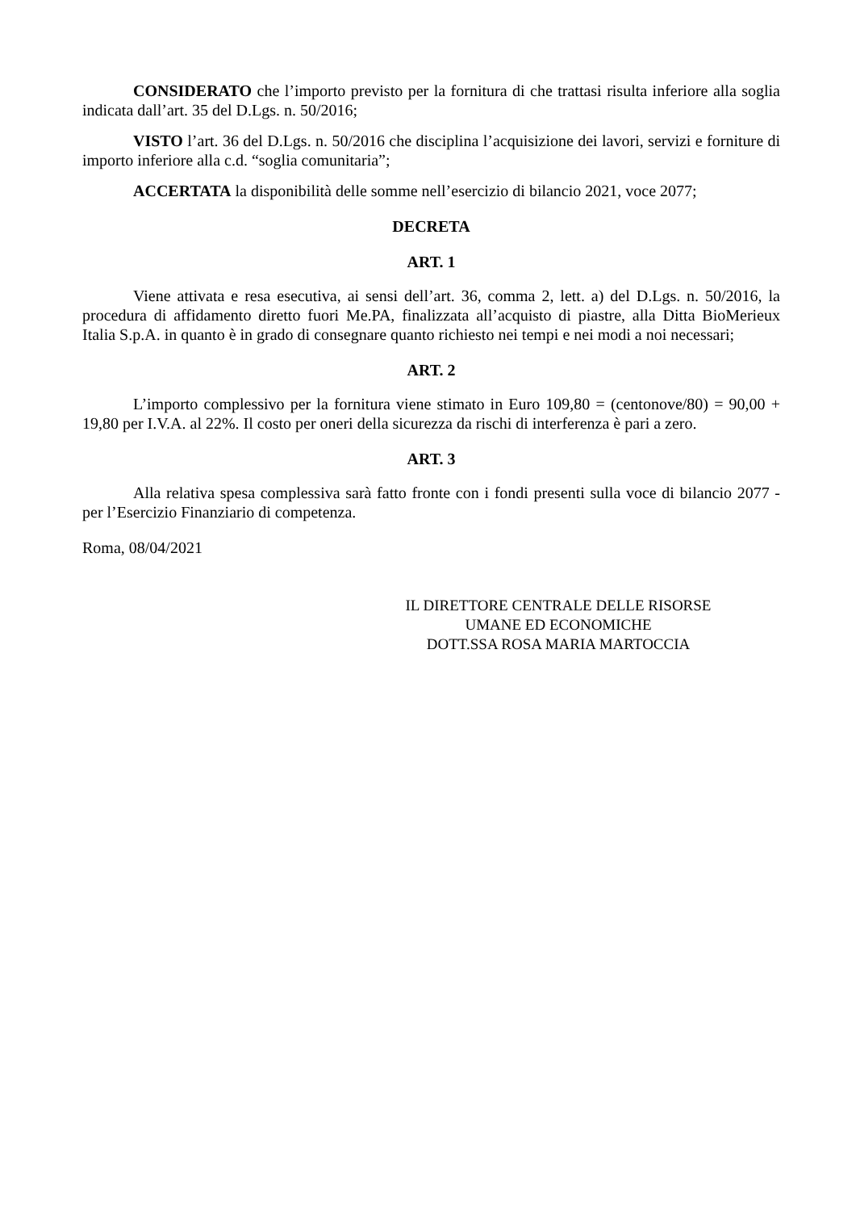CONSIDERATO che l’importo previsto per la fornitura di che trattasi risulta inferiore alla soglia indicata dall’art. 35 del D.Lgs. n. 50/2016;
VISTO l’art. 36 del D.Lgs. n. 50/2016 che disciplina l’acquisizione dei lavori, servizi e forniture di importo inferiore alla c.d. “soglia comunitaria”;
ACCERTATA la disponibilità delle somme nell’esercizio di bilancio 2021, voce 2077;
DECRETA
ART. 1
Viene attivata e resa esecutiva, ai sensi dell’art. 36, comma 2, lett. a) del D.Lgs. n. 50/2016, la procedura di affidamento diretto fuori Me.PA, finalizzata all’acquisto di piastre, alla Ditta BioMerieux Italia S.p.A. in quanto è in grado di consegnare quanto richiesto nei tempi e nei modi a noi necessari;
ART. 2
L’importo complessivo per la fornitura viene stimato in Euro 109,80 = (centonove/80) = 90,00 + 19,80 per I.V.A. al 22%. Il costo per oneri della sicurezza da rischi di interferenza è pari a zero.
ART. 3
Alla relativa spesa complessiva sarà fatto fronte con i fondi presenti sulla voce di bilancio 2077 - per l’Esercizio Finanziario di competenza.
Roma, 08/04/2021
IL DIRETTORE CENTRALE DELLE RISORSE
UMANE ED ECONOMICHE
DOTT.SSA ROSA MARIA MARTOCCIA